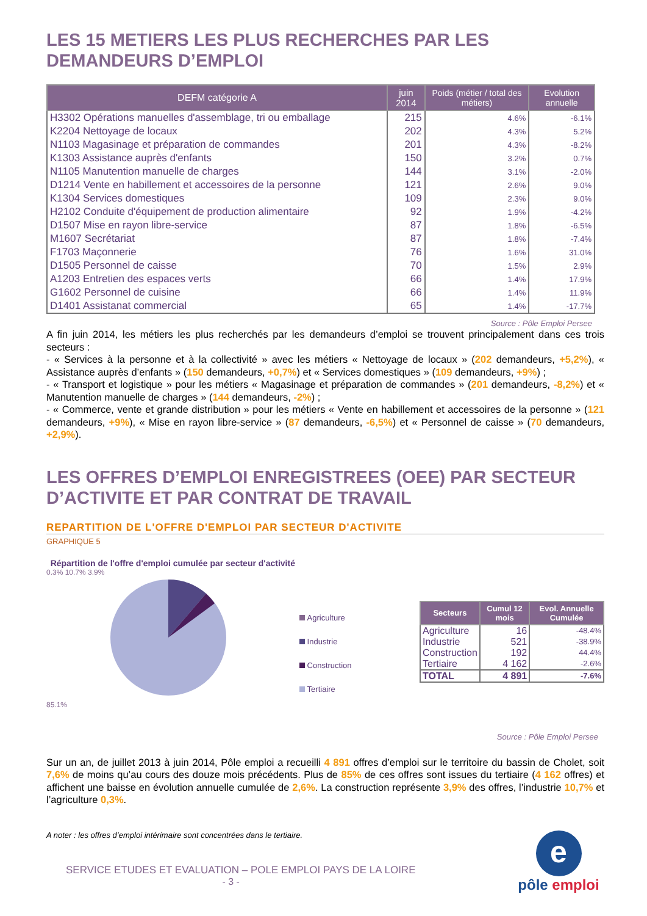LES 15 METIERS LES PLUS RECHERCHES PAR LES DEMANDEURS D’EMPLOI
| DEFM catégorie A | juin 2014 | Poids (métier / total des métiers) | Evolution annuelle |
| --- | --- | --- | --- |
| H3302 Opérations manuelles d'assemblage, tri ou emballage | 215 | 4.6% | -6.1% |
| K2204 Nettoyage de locaux | 202 | 4.3% | 5.2% |
| N1103 Magasinage et préparation de commandes | 201 | 4.3% | -8.2% |
| K1303 Assistance auprès d'enfants | 150 | 3.2% | 0.7% |
| N1105 Manutention manuelle de charges | 144 | 3.1% | -2.0% |
| D1214 Vente en habillement et accessoires de la personne | 121 | 2.6% | 9.0% |
| K1304 Services domestiques | 109 | 2.3% | 9.0% |
| H2102 Conduite d'équipement de production alimentaire | 92 | 1.9% | -4.2% |
| D1507 Mise en rayon libre-service | 87 | 1.8% | -6.5% |
| M1607 Secrétariat | 87 | 1.8% | -7.4% |
| F1703 Maçonnerie | 76 | 1.6% | 31.0% |
| D1505 Personnel de caisse | 70 | 1.5% | 2.9% |
| A1203 Entretien des espaces verts | 66 | 1.4% | 17.9% |
| G1602 Personnel de cuisine | 66 | 1.4% | 11.9% |
| D1401 Assistanat commercial | 65 | 1.4% | -17.7% |
Source : Pôle Emploi Persee
A fin juin 2014, les métiers les plus recherchés par les demandeurs d’emploi se trouvent principalement dans ces trois secteurs :
- « Services à la personne et à la collectivité » avec les métiers « Nettoyage de locaux » (202 demandeurs, +5,2%), « Assistance auprès d’enfants » (150 demandeurs, +0,7%) et « Services domestiques » (109 demandeurs, +9%) ;
- « Transport et logistique » pour les métiers « Magasinage et préparation de commandes » (201 demandeurs, -8,2%) et « Manutention manuelle de charges » (144 demandeurs, -2%) ;
- « Commerce, vente et grande distribution » pour les métiers « Vente en habillement et accessoires de la personne » (121 demandeurs, +9%), « Mise en rayon libre-service » (87 demandeurs, -6,5%) et « Personnel de caisse » (70 demandeurs, +2,9%).
LES OFFRES D’EMPLOI ENREGISTREES (OEE) PAR SECTEUR D’ACTIVITE ET PAR CONTRAT DE TRAVAIL
REPARTITION DE L'OFFRE D'EMPLOI PAR SECTEUR D'ACTIVITE
GRAPHIQUE 5
Répartition de l'offre d'emploi cumulée par secteur d'activité
0.3% 10.7% 3.9%
85.1%
Agriculture
Industrie
Construction
Tertiaire
| Secteurs | Cumul 12 mois | Evol. Annuelle Cumulée |
| --- | --- | --- |
| Agriculture | 16 | -48.4% |
| Industrie | 521 | -38.9% |
| Construction | 192 | 44.4% |
| Tertiaire | 4 162 | -2.6% |
| TOTAL | 4 891 | -7.6% |
Source : Pôle Emploi Persee
Sur un an, de juillet 2013 à juin 2014, Pôle emploi a recueilli 4 891 offres d’emploi sur le territoire du bassin de Cholet, soit 7,6% de moins qu’au cours des douze mois précédents. Plus de 85% de ces offres sont issues du tertiaire (4 162 offres) et affichent une baisse en évolution annuelle cumulée de 2,6%. La construction représente 3,9% des offres, l’industrie 10,7% et l’agriculture 0,3%.
A noter : les offres d’emploi intérimaire sont concentrées dans le tertiaire.
SERVICE ETUDES ET EVALUATION – POLE EMPLOI PAYS DE LA LOIRE
- 3 -
e
pôle emploi